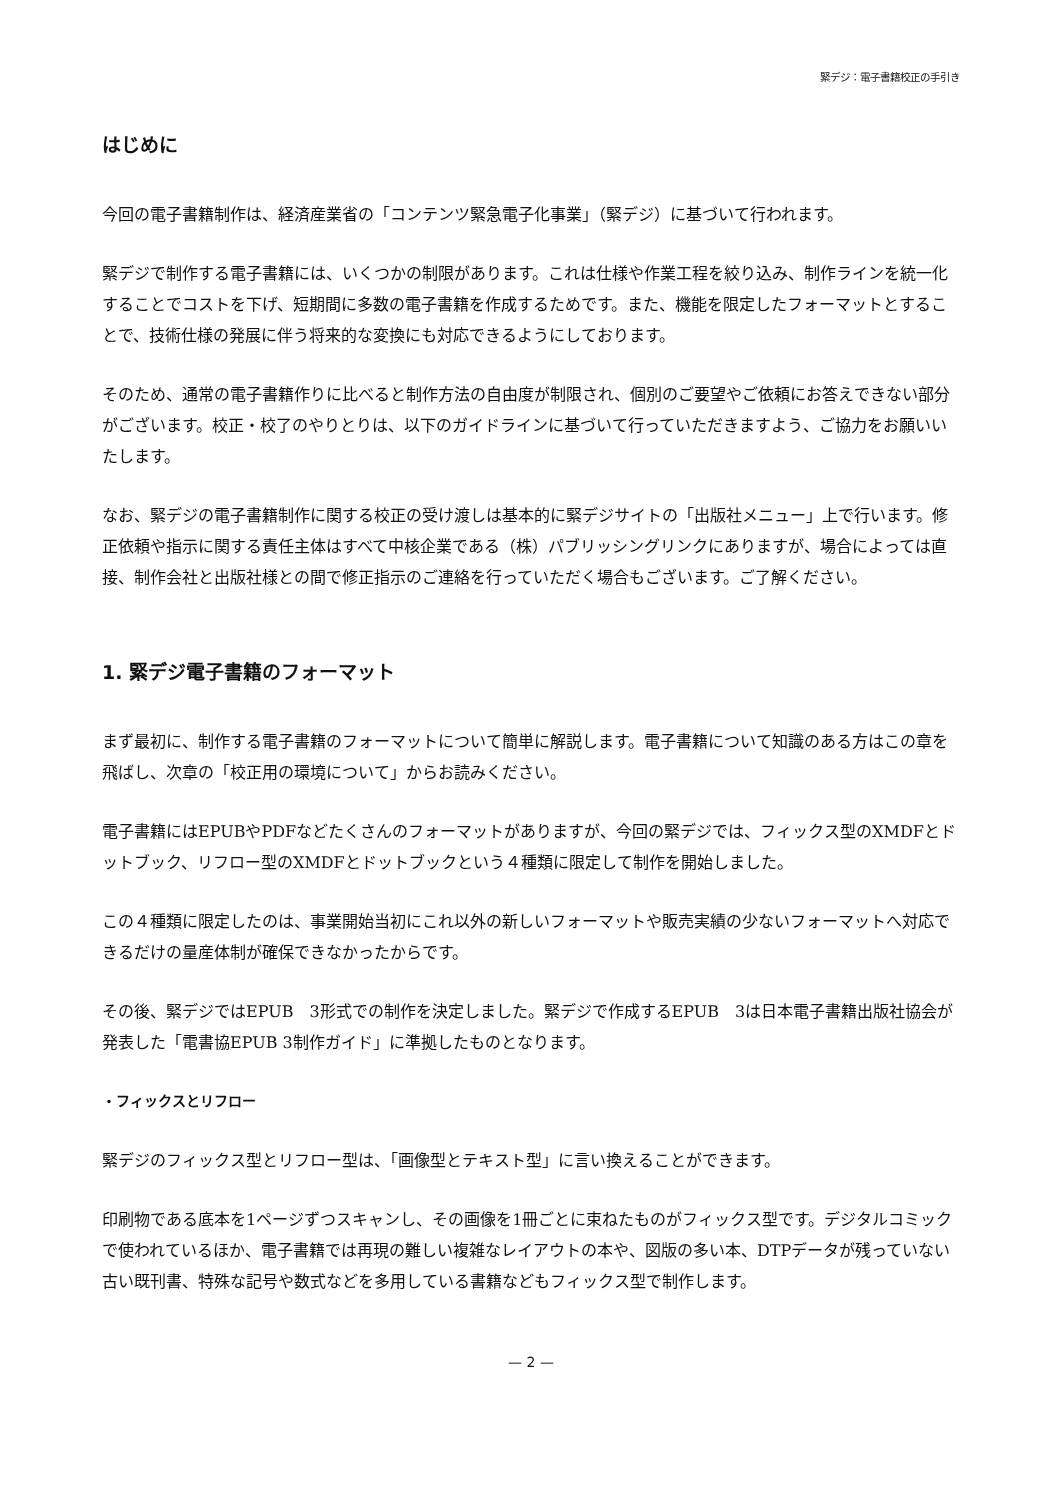緊デジ：電子書籍校正の手引き
はじめに
今回の電子書籍制作は、経済産業省の「コンテンツ緊急電子化事業」（緊デジ）に基づいて行われます。
緊デジで制作する電子書籍には、いくつかの制限があります。これは仕様や作業工程を絞り込み、制作ラインを統一化することでコストを下げ、短期間に多数の電子書籍を作成するためです。また、機能を限定したフォーマットとすることで、技術仕様の発展に伴う将来的な変換にも対応できるようにしております。
そのため、通常の電子書籍作りに比べると制作方法の自由度が制限され、個別のご要望やご依頼にお答えできない部分がございます。校正・校了のやりとりは、以下のガイドラインに基づいて行っていただきますよう、ご協力をお願いいたします。
なお、緊デジの電子書籍制作に関する校正の受け渡しは基本的に緊デジサイトの「出版社メニュー」上で行います。修正依頼や指示に関する責任主体はすべて中核企業である（株）パブリッシングリンクにありますが、場合によっては直接、制作会社と出版社様との間で修正指示のご連絡を行っていただく場合もございます。ご了解ください。
1. 緊デジ電子書籍のフォーマット
まず最初に、制作する電子書籍のフォーマットについて簡単に解説します。電子書籍について知識のある方はこの章を飛ばし、次章の「校正用の環境について」からお読みください。
電子書籍にはEPUBやPDFなどたくさんのフォーマットがありますが、今回の緊デジでは、フィックス型のXMDFとドットブック、リフロー型のXMDFとドットブックという４種類に限定して制作を開始しました。
この４種類に限定したのは、事業開始当初にこれ以外の新しいフォーマットや販売実績の少ないフォーマットへ対応できるだけの量産体制が確保できなかったからです。
その後、緊デジではEPUB　3形式での制作を決定しました。緊デジで作成するEPUB　3は日本電子書籍出版社協会が発表した「電書協EPUB 3制作ガイド」に準拠したものとなります。
・フィックスとリフロー
緊デジのフィックス型とリフロー型は、「画像型とテキスト型」に言い換えることができます。
印刷物である底本を1ページずつスキャンし、その画像を1冊ごとに束ねたものがフィックス型です。デジタルコミックで使われているほか、電子書籍では再現の難しい複雑なレイアウトの本や、図版の多い本、DTPデータが残っていない古い既刊書、特殊な記号や数式などを多用している書籍などもフィックス型で制作します。
— 2 —